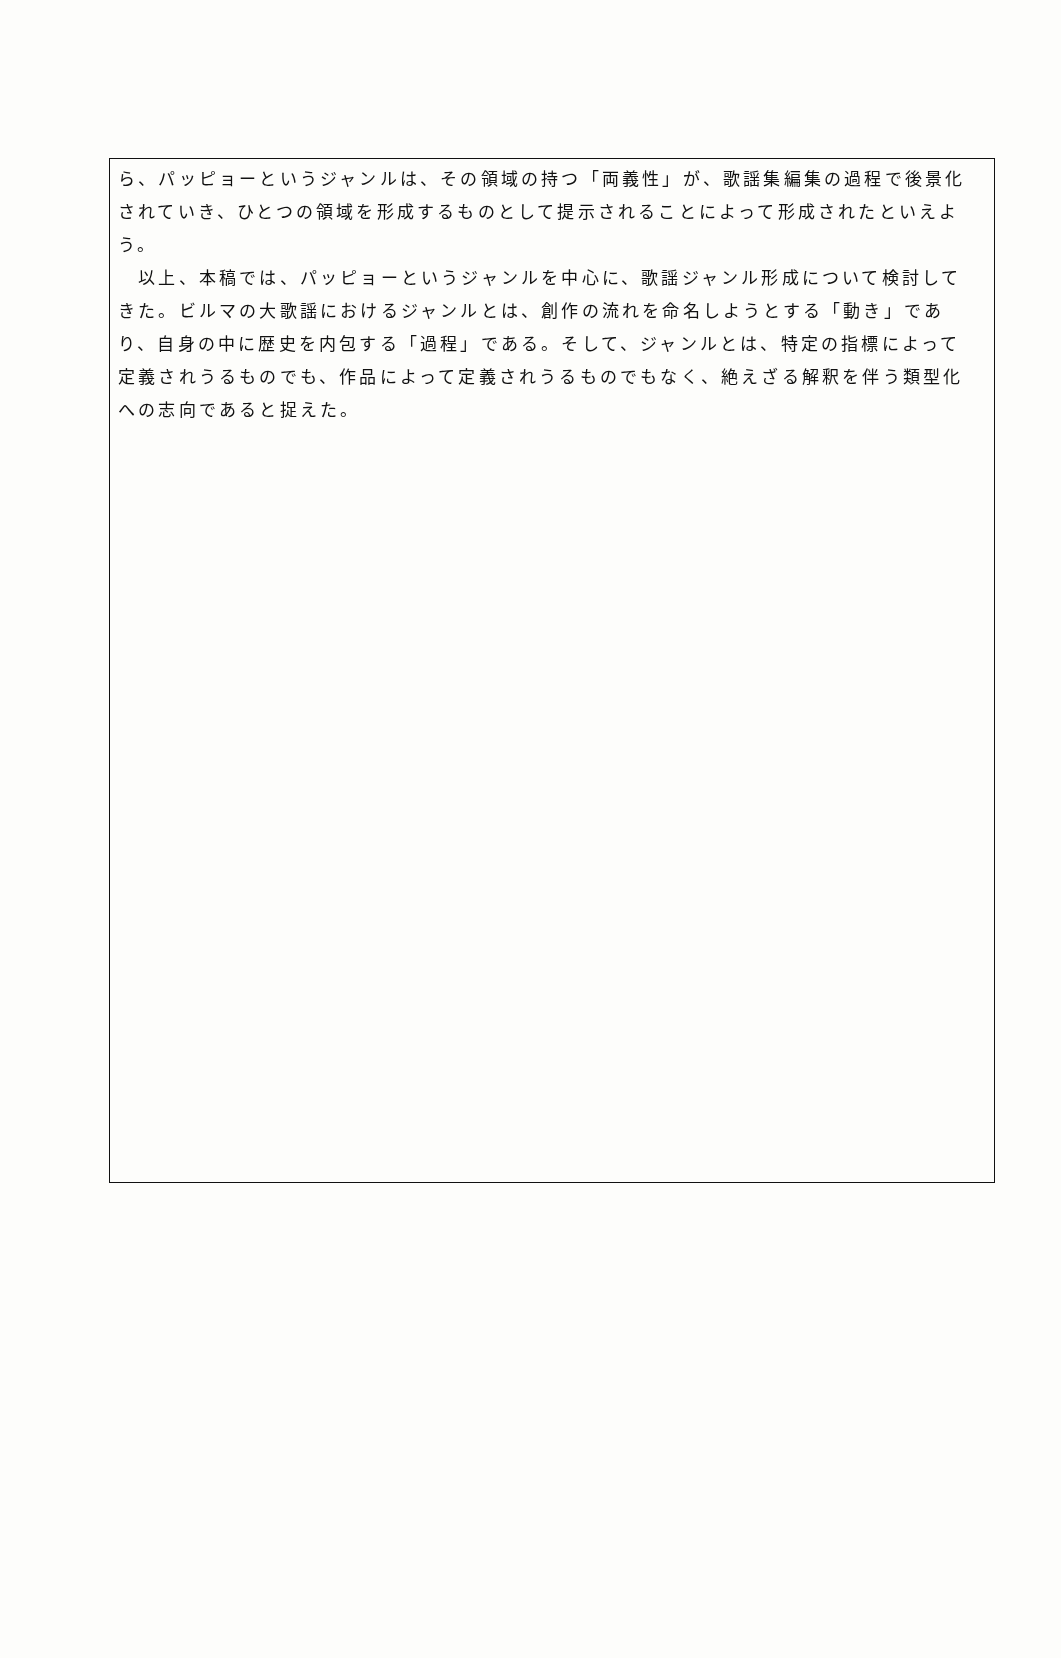ら、パッピョーというジャンルは、その領域の持つ「両義性」が、歌謡集編集の過程で後景化されていき、ひとつの領域を形成するものとして提示されることによって形成されたといえよう。
　以上、本稿では、パッピョーというジャンルを中心に、歌謡ジャンル形成について検討してきた。ビルマの大歌謡におけるジャンルとは、創作の流れを命名しようとする「動き」であり、自身の中に歴史を内包する「過程」である。そして、ジャンルとは、特定の指標によって定義されうるものでも、作品によって定義されうるものでもなく、絶えざる解釈を伴う類型化への志向であると捉えた。